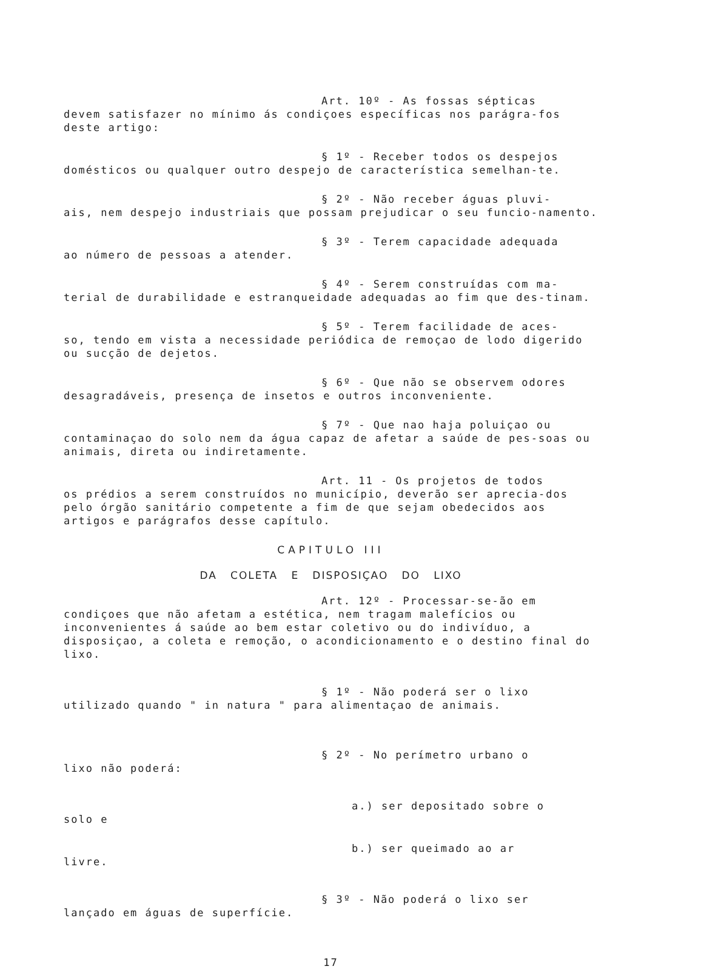Art. 10º - As fossas sépticas
devem satisfazer no mínimo ás condiçoes específicas nos parágra-fos deste artigo:
§ 1º - Receber todos os despejos
domésticos ou qualquer outro despejo de característica semelhan-te.
§ 2º - Não receber águas pluvi-
ais, nem despejo industriais que possam prejudicar o seu funcio-namento.
§ 3º - Terem capacidade adequada
ao número de pessoas a atender.
§ 4º - Serem construídas com ma-
terial de durabilidade e estranqueidade adequadas ao fim que des-tinam.
§ 5º - Terem facilidade de aces-
so, tendo em vista a necessidade periódica de remoçao de lodo digerido ou sucção de dejetos.
§ 6º - Que não se observem odores
desagradáveis, presença de insetos e outros inconveniente.
§ 7º - Que nao haja poluiçao ou
contaminaçao do solo nem da água capaz de afetar a saúde de pes-soas ou animais, direta ou indiretamente.
Art. 11 - Os projetos de todos
os prédios a serem construídos no município, deverão ser aprecia-dos pelo órgão sanitário competente a fim de que sejam obedecidos aos artigos e parágrafos desse capítulo.
CAPITULO III
DA COLETA E DISPOSIÇAO DO LIXO
Art. 12º - Processar-se-ão em
condiçoes que não afetam a estética, nem tragam malefícios ou inconvenientes á saúde ao bem estar coletivo ou do indivíduo, a disposiçao, a coleta e remoção, o acondicionamento e o destino final do lixo.
§ 1º - Não poderá ser o lixo
utilizado quando " in natura " para alimentaçao de animais.
§ 2º - No perímetro urbano o
lixo não poderá:
a.) ser depositado sobre o
solo e
b.) ser queimado ao ar
livre.
§ 3º - Não poderá o lixo ser
lançado em águas de superfície.
17